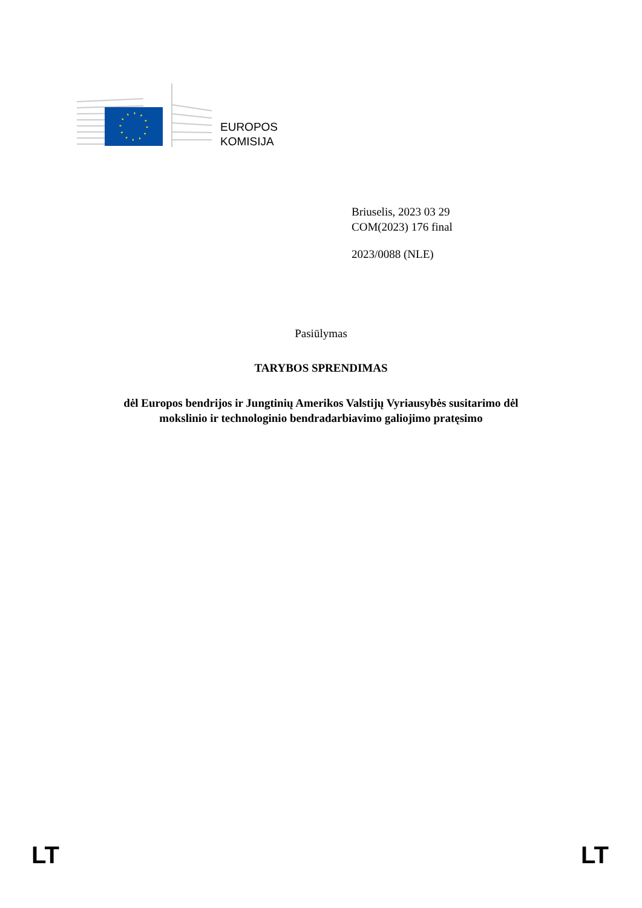EUROPOS
KOMISIJA
Briuselis, 2023 03 29
COM(2023) 176 final
2023/0088 (NLE)
Pasiūlymas
TARYBOS SPRENDIMAS
dėl Europos bendrijos ir Jungtinių Amerikos Valstijų Vyriausybės susitarimo dėl
mokslinio ir technologinio bendradarbiavimo galiojimo pratęsimo
LT LT